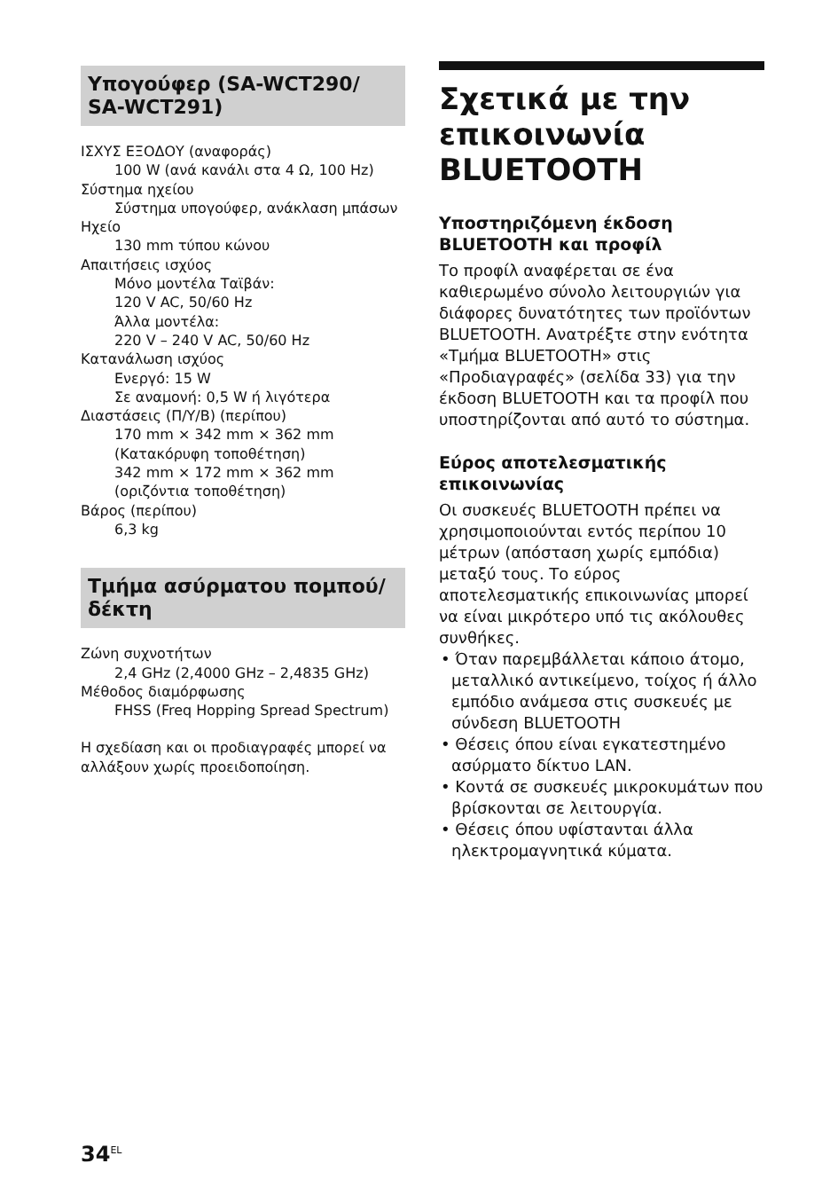Υπογούφερ (SA-WCT290/ SA-WCT291)
ΙΣΧΥΣ ΕΞΟΔΟΥ (αναφοράς)
100 W (ανά κανάλι στα 4 Ω, 100 Hz)
Σύστημα ηχείου
Σύστημα υπογούφερ, ανάκλαση μπάσων
Ηχείο
130 mm τύπου κώνου
Απαιτήσεις ισχύος
Μόνο μοντέλα Ταϊβάν:
120 V AC, 50/60 Hz
Άλλα μοντέλα:
220 V – 240 V AC, 50/60 Hz
Κατανάλωση ισχύος
Ενεργό: 15 W
Σε αναμονή: 0,5 W ή λιγότερα
Διαστάσεις (Π/Υ/Β) (περίπου)
170 mm × 342 mm × 362 mm
(Κατακόρυφη τοποθέτηση)
342 mm × 172 mm × 362 mm
(οριζόντια τοποθέτηση)
Βάρος (περίπου)
6,3 kg
Τμήμα ασύρματου πομπού/δέκτη
Ζώνη συχνοτήτων
2,4 GHz (2,4000 GHz – 2,4835 GHz)
Μέθοδος διαμόρφωσης
FHSS (Freq Hopping Spread Spectrum)
Η σχεδίαση και οι προδιαγραφές μπορεί να αλλάξουν χωρίς προειδοποίηση.
Σχετικά με την επικοινωνία BLUETOOTH
Υποστηριζόμενη έκδοση BLUETOOTH και προφίλ
Το προφίλ αναφέρεται σε ένα καθιερωμένο σύνολο λειτουργιών για διάφορες δυνατότητες των προϊόντων BLUETOOTH. Ανατρέξτε στην ενότητα «Τμήμα BLUETOOTH» στις «Προδιαγραφές» (σελίδα 33) για την έκδοση BLUETOOTH και τα προφίλ που υποστηρίζονται από αυτό το σύστημα.
Εύρος αποτελεσματικής επικοινωνίας
Οι συσκευές BLUETOOTH πρέπει να χρησιμοποιούνται εντός περίπου 10 μέτρων (απόσταση χωρίς εμπόδια) μεταξύ τους. Το εύρος αποτελεσματικής επικοινωνίας μπορεί να είναι μικρότερο υπό τις ακόλουθες συνθήκες.
• Όταν παρεμβάλλεται κάποιο άτομο, μεταλλικό αντικείμενο, τοίχος ή άλλο εμπόδιο ανάμεσα στις συσκευές με σύνδεση BLUETOOTH
• Θέσεις όπου είναι εγκατεστημένο ασύρματο δίκτυο LAN.
• Κοντά σε συσκευές μικροκυμάτων που βρίσκονται σε λειτουργία.
• Θέσεις όπου υφίστανται άλλα ηλεκτρομαγνητικά κύματα.
34<sup>EL</sup>